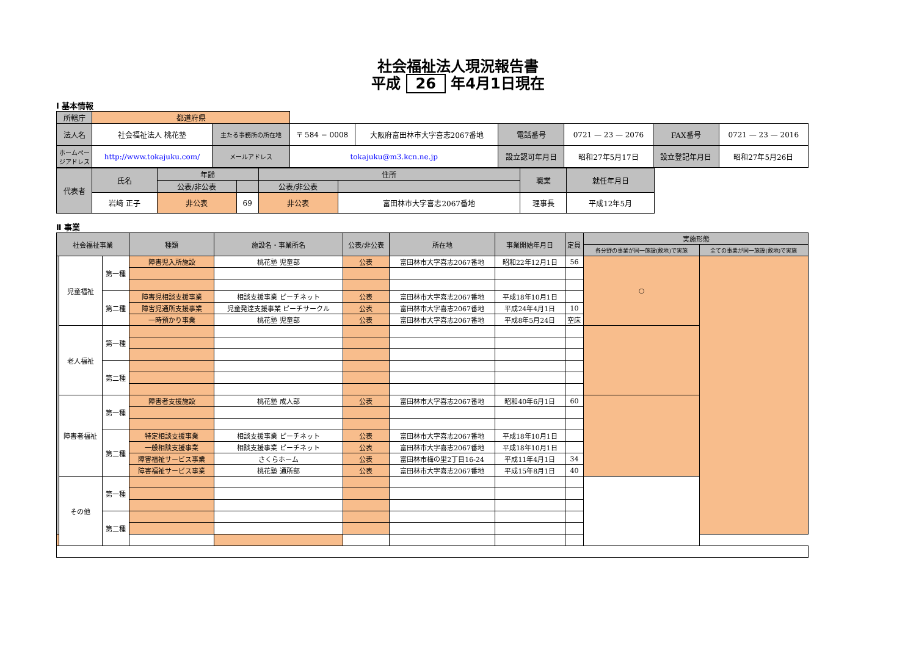社会福祉法人現況報告書
平成 26 年4月1日現在
Ⅰ 基本情報
| 所轄庁 | 都道府県 | | | | | | | |
| 法人名 | 社会福祉法人 桃花塾 | 主たる事務所の所在地 | 〒 584 − 0008 | 大阪府富田林市大字喜志2067番地 | 電話番号 | 0721 — 23 — 2076 | FAX番号 | 0721 — 23 — 2016 |
| ホームページアドレス | http://www.tokajuku.com/ | メールアドレス | tokajuku@m3.kcn.ne.jp | | 設立認可年月日 | 昭和27年5月17日 | 設立登記年月日 | 昭和27年5月26日 |
| 代表者 | 氏名 | 年齢 | | 住所 | | 職業 | 就任年月日 |
| | | 公表/非公表 | | 公表/非公表 | | | |
| | 岩﨑 正子 | 非公表 | 69 | 非公表 | 富田林市大字喜志2067番地 | 理事長 | 平成12年5月 |
Ⅱ 事業
| 社会福祉事業 | | | 種類 | 施設名・事業所名 | 公表/非公表 | 所在地 | 事業開始年月日 | 定員 | 実施形態 | |
| | | | | | | | | | 各分野の事業が同一施設(敷地)で実施 | 全ての事業が同一施設(敷地)で実施 |
| | 児童福祉 | 第一種 | 障害児入所施設 | 桃花塾 児童部 | 公表 | 富田林市大字喜志2067番地 | 昭和22年12月1日 | 56 | ○ | |
| | | 第二種 | 障害児相談支援事業 | 相談支援事業 ピーチネット | 公表 | 富田林市大字喜志2067番地 | 平成18年10月1日 | | | |
| | | | 障害児通所支援事業 | 児童発達支援事業 ピーチサークル | 公表 | 富田林市大字喜志2067番地 | 平成24年4月1日 | 10 | | |
| | | | 一時預かり事業 | 桃花塾 児童部 | 公表 | 富田林市大字喜志2067番地 | 平成8年5月24日 | 空床 | | |
| | 老人福祉 | 第一種 | | | | | | | | |
| | | 第二種 | | | | | | | | |
| | 障害者福祉 | 第一種 | 障害者支援施設 | 桃花塾 成人部 | 公表 | 富田林市大字喜志2067番地 | 昭和40年6月1日 | 60 | | |
| | | 第二種 | 特定相談支援事業 | 相談支援事業 ピーチネット | 公表 | 富田林市大字喜志2067番地 | 平成18年10月1日 | | | |
| | | | 一般相談支援事業 | 相談支援事業 ピーチネット | 公表 | 富田林市大字喜志2067番地 | 平成18年10月1日 | | | |
| | | | 障害福祉サービス事業 | さくらホーム | 公表 | 富田林市梅の里2丁目16-24 | 平成11年4月1日 | 34 | | |
| | | | 障害福祉サービス事業 | 桃花塾 通所部 | 公表 | 富田林市大字喜志2067番地 | 平成15年8月1日 | 40 | | |
| | その他 | 第一種 | | | | | | | | |
| | | 第二種 | | | | | | | | |